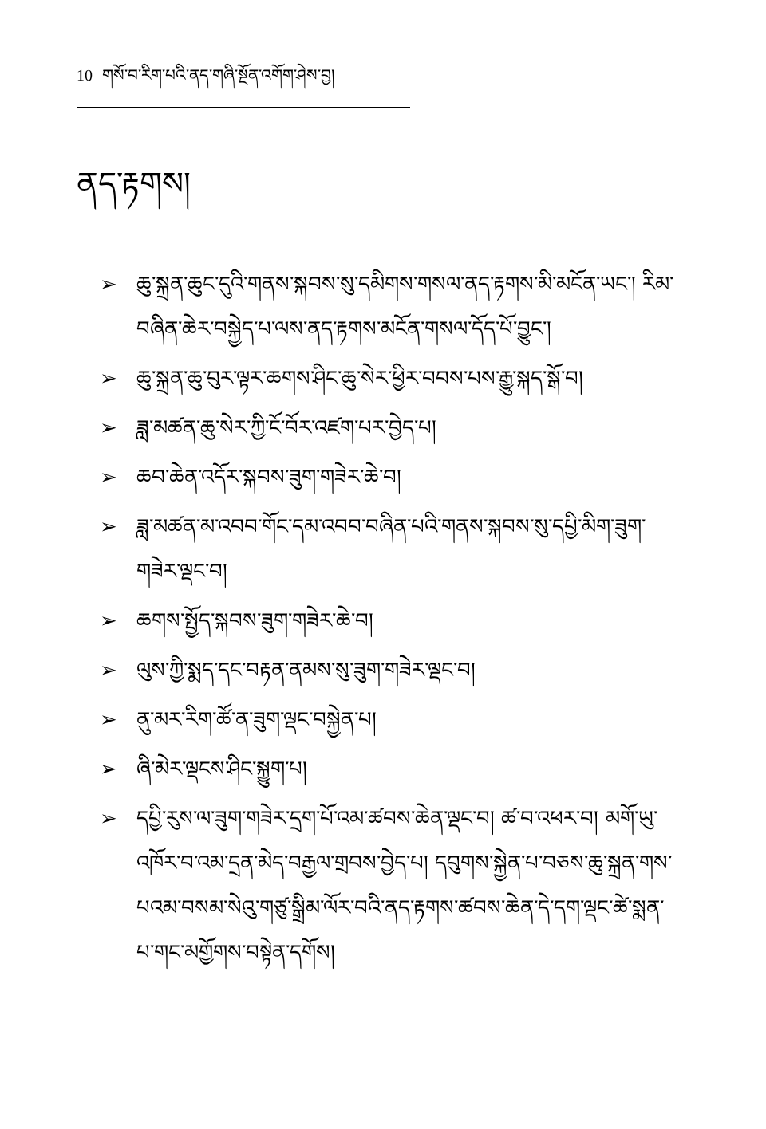10 གསོ་བ་རིག་པའི་ནད་གཞི་སྔོན་འགོག་ཤེས་བྱ།
ནད་རྟགས།
➢ ཆུ་སྐྲན་ཆུང་དུའི་གནས་སྐབས་སུ་དམིགས་གསལ་ནད་རྟགས་མི་མངོན་ཡང་། རིམ་བཞིན་ཆེར་བསྐྱེད་པ་ལས་ནད་རྟགས་མངོན་གསལ་དོད་པོ་བྱུང་།
➢ ཆུ་སྐྲན་ཆུ་བུར་ལྟར་ཆགས་ཤིང་ཆུ་སེར་ཕྱིར་བབས་པས་རྒྱུ་སྐད་སྒོ་བ།
➢ ཟླ་མཚན་ཆུ་སེར་ཀྱི་ངོ་བོར་འཛག་པར་བྱེད་པ།
➢ ཆབ་ཆེན་འདོར་སྐབས་ཟུག་གཟེར་ཆེ་བ།
➢ ཟླ་མཚན་མ་འབབ་གོང་དམ་འབབ་བཞིན་པའི་གནས་སྐབས་སུ་དཔྱི་མིག་ཟུག་གཟེར་ལྡང་བ།
➢ ཆགས་སྤྱོད་སྐབས་ཟུག་གཟེར་ཆེ་བ།
➢ ལུས་ཀྱི་སྨད་དང་བརྟན་ནམས་སུ་ཟུག་གཟེར་ལྡང་བ།
➢ ནུ་མར་རིག་ཚོ་ན་ཟུག་ལྡང་བསྐྱེན་པ།
➢ ཞི་མེར་ལྡངས་ཤིང་སྐྱུག་པ།
➢ དཔྱི་རུས་ལ་ཟུག་གཟེར་དྲག་པོ་འམ་ཚབས་ཆེན་ལྡང་བ། ཚ་བ་འཕར་བ། མགོ་ཡུ་འཁོར་བ་འམ་དྲན་མེད་བརྒྱལ་གྲབས་བྱེད་པ། དབུགས་སྐྱེན་པ་བཅས་ཆུ་སྐྲན་གས་པའམ་བསམ་སེའུ་གཙུ་སྒྲིམ་ལོར་བའི་ནད་རྟགས་ཚབས་ཆེན་དེ་དག་ལྡང་ཚེ་སྨན་པ་གང་མགྱོགས་བསྟེན་དགོས།